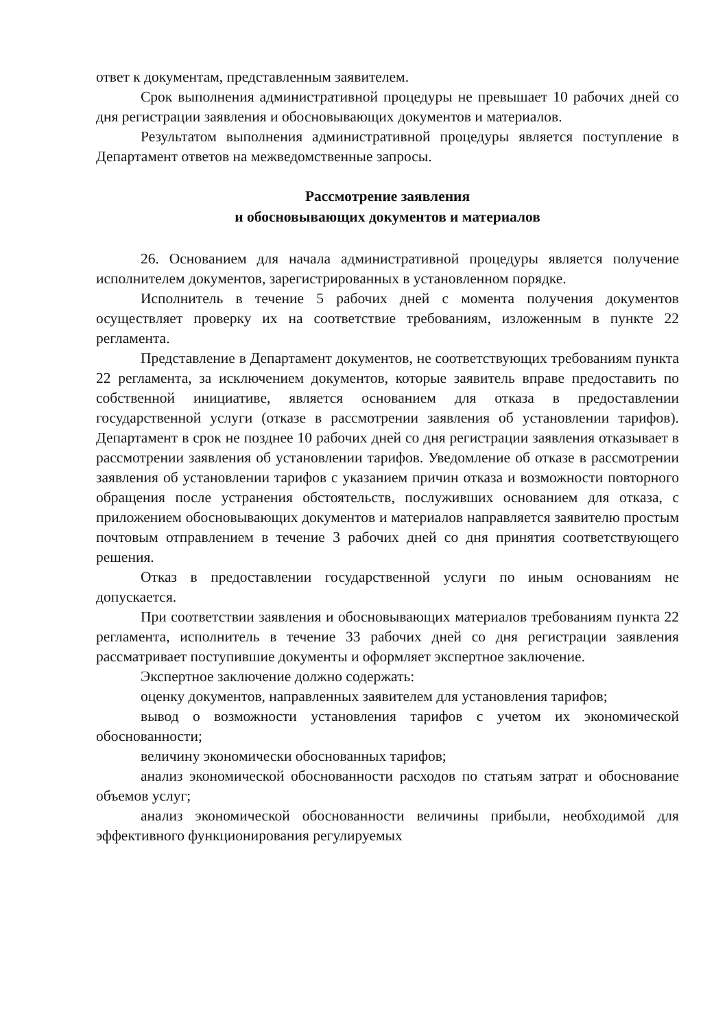ответ к документам, представленным заявителем.
Срок выполнения административной процедуры не превышает 10 рабочих дней со дня регистрации заявления и обосновывающих документов и материалов.
Результатом выполнения административной процедуры является поступление в Департамент ответов на межведомственные запросы.
Рассмотрение заявления
и обосновывающих документов и материалов
26. Основанием для начала административной процедуры является получение исполнителем документов, зарегистрированных в установленном порядке.
Исполнитель в течение 5 рабочих дней с момента получения документов осуществляет проверку их на соответствие требованиям, изложенным в пункте 22 регламента.
Представление в Департамент документов, не соответствующих требованиям пункта 22 регламента, за исключением документов, которые заявитель вправе предоставить по собственной инициативе, является основанием для отказа в предоставлении государственной услуги (отказе в рассмотрении заявления об установлении тарифов). Департамент в срок не позднее 10 рабочих дней со дня регистрации заявления отказывает в рассмотрении заявления об установлении тарифов. Уведомление об отказе в рассмотрении заявления об установлении тарифов с указанием причин отказа и возможности повторного обращения после устранения обстоятельств, послуживших основанием для отказа, с приложением обосновывающих документов и материалов направляется заявителю простым почтовым отправлением в течение 3 рабочих дней со дня принятия соответствующего решения.
Отказ в предоставлении государственной услуги по иным основаниям не допускается.
При соответствии заявления и обосновывающих материалов требованиям пункта 22 регламента, исполнитель в течение 33 рабочих дней со дня регистрации заявления рассматривает поступившие документы и оформляет экспертное заключение.
Экспертное заключение должно содержать:
оценку документов, направленных заявителем для установления тарифов;
вывод о возможности установления тарифов с учетом их экономической обоснованности;
величину экономически обоснованных тарифов;
анализ экономической обоснованности расходов по статьям затрат и обоснование объемов услуг;
анализ экономической обоснованности величины прибыли, необходимой для эффективного функционирования регулируемых